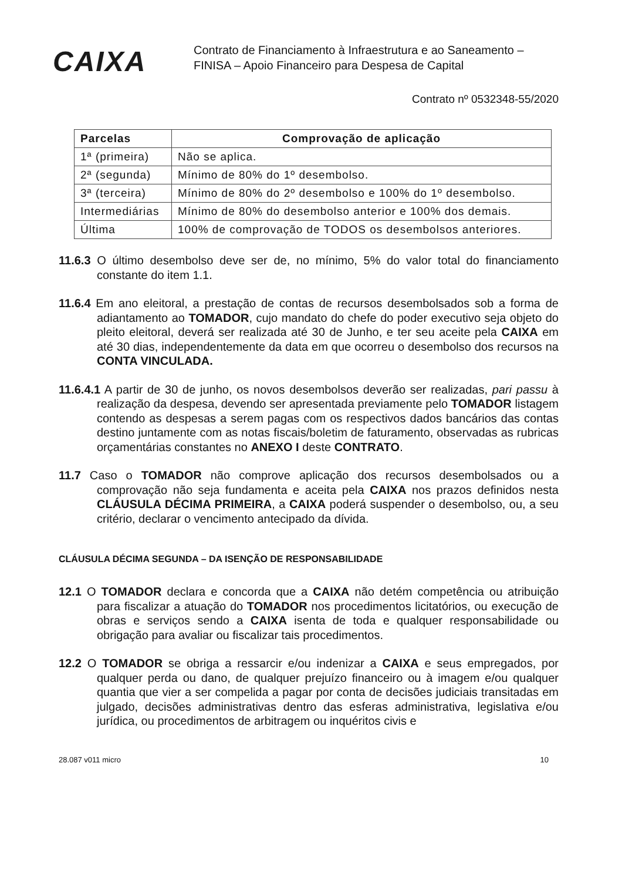CAIXA
Contrato de Financiamento à Infraestrutura e ao Saneamento –
FINISA – Apoio Financeiro para Despesa de Capital
Contrato nº 0532348-55/2020
| Parcelas | Comprovação de aplicação |
| --- | --- |
| 1ª (primeira) | Não se aplica. |
| 2ª (segunda) | Mínimo de 80% do 1º desembolso. |
| 3ª (terceira) | Mínimo de 80% do 2º desembolso e 100% do 1º desembolso. |
| Intermediárias | Mínimo de 80% do desembolso anterior e 100% dos demais. |
| Última | 100% de comprovação de TODOS os desembolsos anteriores. |
11.6.3 O último desembolso deve ser de, no mínimo, 5% do valor total do financiamento constante do item 1.1.
11.6.4 Em ano eleitoral, a prestação de contas de recursos desembolsados sob a forma de adiantamento ao TOMADOR, cujo mandato do chefe do poder executivo seja objeto do pleito eleitoral, deverá ser realizada até 30 de Junho, e ter seu aceite pela CAIXA em até 30 dias, independentemente da data em que ocorreu o desembolso dos recursos na CONTA VINCULADA.
11.6.4.1 A partir de 30 de junho, os novos desembolsos deverão ser realizadas, pari passu à realização da despesa, devendo ser apresentada previamente pelo TOMADOR listagem contendo as despesas a serem pagas com os respectivos dados bancários das contas destino juntamente com as notas fiscais/boletim de faturamento, observadas as rubricas orçamentárias constantes no ANEXO I deste CONTRATO.
11.7 Caso o TOMADOR não comprove aplicação dos recursos desembolsados ou a comprovação não seja fundamenta e aceita pela CAIXA nos prazos definidos nesta CLÁUSULA DÉCIMA PRIMEIRA, a CAIXA poderá suspender o desembolso, ou, a seu critério, declarar o vencimento antecipado da dívida.
CLÁUSULA DÉCIMA SEGUNDA – DA ISENÇÃO DE RESPONSABILIDADE
12.1 O TOMADOR declara e concorda que a CAIXA não detém competência ou atribuição para fiscalizar a atuação do TOMADOR nos procedimentos licitatórios, ou execução de obras e serviços sendo a CAIXA isenta de toda e qualquer responsabilidade ou obrigação para avaliar ou fiscalizar tais procedimentos.
12.2 O TOMADOR se obriga a ressarcir e/ou indenizar a CAIXA e seus empregados, por qualquer perda ou dano, de qualquer prejuízo financeiro ou à imagem e/ou qualquer quantia que vier a ser compelida a pagar por conta de decisões judiciais transitadas em julgado, decisões administrativas dentro das esferas administrativa, legislativa e/ou jurídica, ou procedimentos de arbitragem ou inquéritos civis e
28.087 v011 micro 10